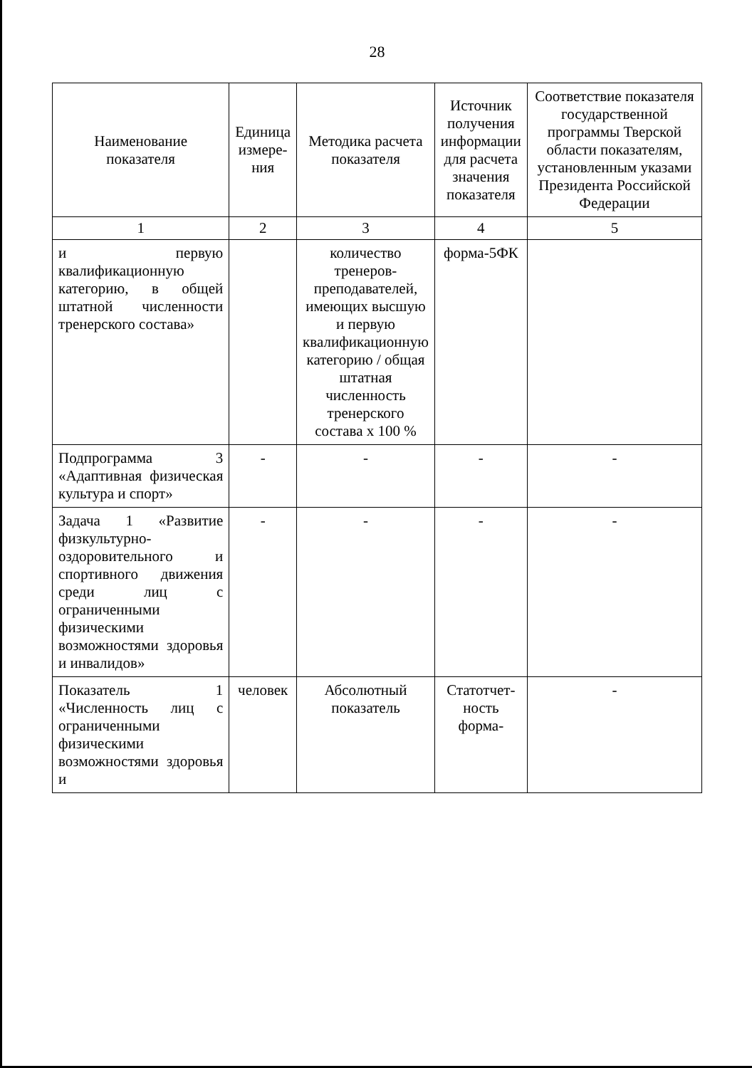28
| Наименование показателя | Единица измере-ния | Методика расчета показателя | Источник получения информации для расчета значения показателя | Соответствие показателя государственной программы Тверской области показателям, установленным указами Президента Российской Федерации |
| --- | --- | --- | --- | --- |
| 1 | 2 | 3 | 4 | 5 |
| и первую квалификационную категорию, в общей штатной численности тренерского состава» | | количество тренеров-преподавателей, имеющих высшую и первую квалификационную категорию / общая штатная численность тренерского состава х 100 % | форма-5ФК | |
| Подпрограмма 3 «Адаптивная физическая культура и спорт» | - | - | - | - |
| Задача 1 «Развитие физкультурно-оздоровительного и спортивного движения среди лиц с ограниченными физическими возможностями здоровья и инвалидов» | - | - | - | - |
| Показатель 1 «Численность лиц с ограниченными физическими возможностями здоровья и | человек | Абсолютный показатель | Статотчет-ность форма- | - |